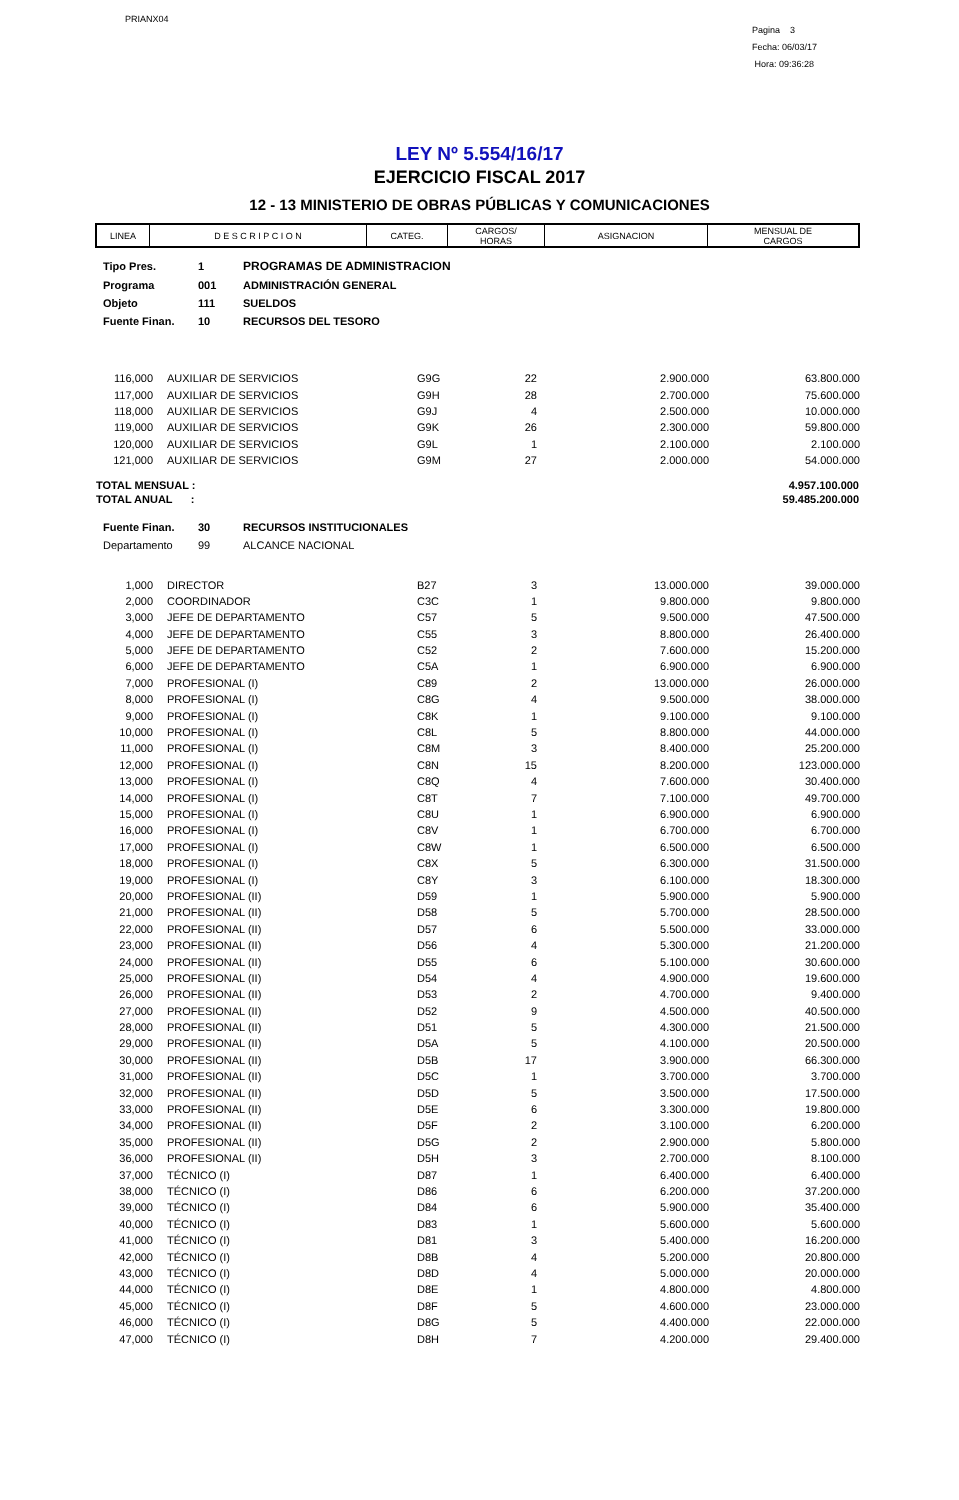PRIANX04
Pagina 3
Fecha: 06/03/17
Hora: 09:36:28
LEY Nº 5.554/16/17
EJERCICIO FISCAL 2017
12 - 13 MINISTERIO DE OBRAS PÚBLICAS Y COMUNICACIONES
| LINEA | D E S C R I P C I O N | CATEG. | CARGOS/ HORAS | ASIGNACION | MENSUAL DE CARGOS |
| --- | --- | --- | --- | --- | --- |
| Tipo Pres. | 1 | PROGRAMAS DE ADMINISTRACION |
| Programa | 001 | ADMINISTRACIÓN GENERAL |
| Objeto | 111 | SUELDOS |
| Fuente Finan. | 10 | RECURSOS DEL TESORO |
| 116,000 | AUXILIAR DE SERVICIOS | G9G | 22 | 2.900.000 | 63.800.000 |
| 117,000 | AUXILIAR DE SERVICIOS | G9H | 28 | 2.700.000 | 75.600.000 |
| 118,000 | AUXILIAR DE SERVICIOS | G9J | 4 | 2.500.000 | 10.000.000 |
| 119,000 | AUXILIAR DE SERVICIOS | G9K | 26 | 2.300.000 | 59.800.000 |
| 120,000 | AUXILIAR DE SERVICIOS | G9L | 1 | 2.100.000 | 2.100.000 |
| 121,000 | AUXILIAR DE SERVICIOS | G9M | 27 | 2.000.000 | 54.000.000 |
| TOTAL MENSUAL : | 4.957.100.000 |
| TOTAL ANUAL : | 59.485.200.000 |
| Fuente Finan. | 30 | RECURSOS INSTITUCIONALES |
| Departamento | 99 | ALCANCE NACIONAL |
| 1,000 | DIRECTOR | B27 | 3 | 13.000.000 | 39.000.000 |
| 2,000 | COORDINADOR | C3C | 1 | 9.800.000 | 9.800.000 |
| 3,000 | JEFE DE DEPARTAMENTO | C57 | 5 | 9.500.000 | 47.500.000 |
| 4,000 | JEFE DE DEPARTAMENTO | C55 | 3 | 8.800.000 | 26.400.000 |
| 5,000 | JEFE DE DEPARTAMENTO | C52 | 2 | 7.600.000 | 15.200.000 |
| 6,000 | JEFE DE DEPARTAMENTO | C5A | 1 | 6.900.000 | 6.900.000 |
| 7,000 | PROFESIONAL (I) | C89 | 2 | 13.000.000 | 26.000.000 |
| 8,000 | PROFESIONAL (I) | C8G | 4 | 9.500.000 | 38.000.000 |
| 9,000 | PROFESIONAL (I) | C8K | 1 | 9.100.000 | 9.100.000 |
| 10,000 | PROFESIONAL (I) | C8L | 5 | 8.800.000 | 44.000.000 |
| 11,000 | PROFESIONAL (I) | C8M | 3 | 8.400.000 | 25.200.000 |
| 12,000 | PROFESIONAL (I) | C8N | 15 | 8.200.000 | 123.000.000 |
| 13,000 | PROFESIONAL (I) | C8Q | 4 | 7.600.000 | 30.400.000 |
| 14,000 | PROFESIONAL (I) | C8T | 7 | 7.100.000 | 49.700.000 |
| 15,000 | PROFESIONAL (I) | C8U | 1 | 6.900.000 | 6.900.000 |
| 16,000 | PROFESIONAL (I) | C8V | 1 | 6.700.000 | 6.700.000 |
| 17,000 | PROFESIONAL (I) | C8W | 1 | 6.500.000 | 6.500.000 |
| 18,000 | PROFESIONAL (I) | C8X | 5 | 6.300.000 | 31.500.000 |
| 19,000 | PROFESIONAL (I) | C8Y | 3 | 6.100.000 | 18.300.000 |
| 20,000 | PROFESIONAL (II) | D59 | 1 | 5.900.000 | 5.900.000 |
| 21,000 | PROFESIONAL (II) | D58 | 5 | 5.700.000 | 28.500.000 |
| 22,000 | PROFESIONAL (II) | D57 | 6 | 5.500.000 | 33.000.000 |
| 23,000 | PROFESIONAL (II) | D56 | 4 | 5.300.000 | 21.200.000 |
| 24,000 | PROFESIONAL (II) | D55 | 6 | 5.100.000 | 30.600.000 |
| 25,000 | PROFESIONAL (II) | D54 | 4 | 4.900.000 | 19.600.000 |
| 26,000 | PROFESIONAL (II) | D53 | 2 | 4.700.000 | 9.400.000 |
| 27,000 | PROFESIONAL (II) | D52 | 9 | 4.500.000 | 40.500.000 |
| 28,000 | PROFESIONAL (II) | D51 | 5 | 4.300.000 | 21.500.000 |
| 29,000 | PROFESIONAL (II) | D5A | 5 | 4.100.000 | 20.500.000 |
| 30,000 | PROFESIONAL (II) | D5B | 17 | 3.900.000 | 66.300.000 |
| 31,000 | PROFESIONAL (II) | D5C | 1 | 3.700.000 | 3.700.000 |
| 32,000 | PROFESIONAL (II) | D5D | 5 | 3.500.000 | 17.500.000 |
| 33,000 | PROFESIONAL (II) | D5E | 6 | 3.300.000 | 19.800.000 |
| 34,000 | PROFESIONAL (II) | D5F | 2 | 3.100.000 | 6.200.000 |
| 35,000 | PROFESIONAL (II) | D5G | 2 | 2.900.000 | 5.800.000 |
| 36,000 | PROFESIONAL (II) | D5H | 3 | 2.700.000 | 8.100.000 |
| 37,000 | TÉCNICO (I) | D87 | 1 | 6.400.000 | 6.400.000 |
| 38,000 | TÉCNICO (I) | D86 | 6 | 6.200.000 | 37.200.000 |
| 39,000 | TÉCNICO (I) | D84 | 6 | 5.900.000 | 35.400.000 |
| 40,000 | TÉCNICO (I) | D83 | 1 | 5.600.000 | 5.600.000 |
| 41,000 | TÉCNICO (I) | D81 | 3 | 5.400.000 | 16.200.000 |
| 42,000 | TÉCNICO (I) | D8B | 4 | 5.200.000 | 20.800.000 |
| 43,000 | TÉCNICO (I) | D8D | 4 | 5.000.000 | 20.000.000 |
| 44,000 | TÉCNICO (I) | D8E | 1 | 4.800.000 | 4.800.000 |
| 45,000 | TÉCNICO (I) | D8F | 5 | 4.600.000 | 23.000.000 |
| 46,000 | TÉCNICO (I) | D8G | 5 | 4.400.000 | 22.000.000 |
| 47,000 | TÉCNICO (I) | D8H | 7 | 4.200.000 | 29.400.000 |